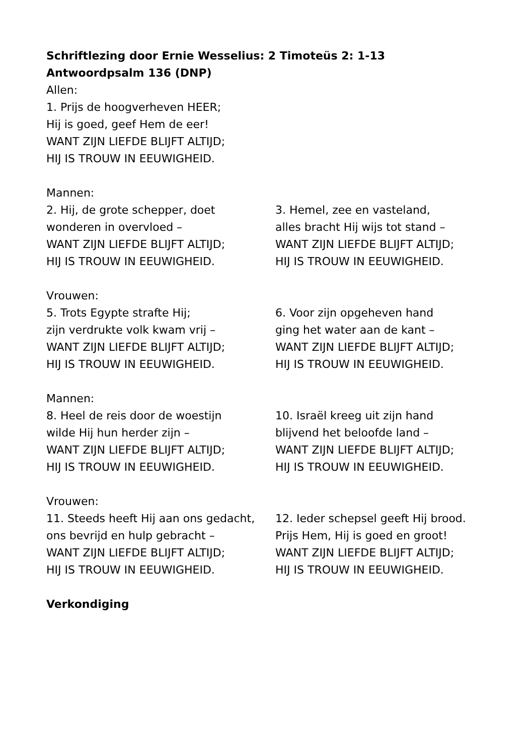Schriftlezing door Ernie Wesselius: 2 Timoteüs 2: 1-13
Antwoordpsalm 136 (DNP)
Allen:
1. Prijs de hoogverheven HEER;
Hij is goed, geef Hem de eer!
WANT ZIJN LIEFDE BLIJFT ALTIJD;
HIJ IS TROUW IN EEUWIGHEID.
Mannen:
2. Hij, de grote schepper, doet
wonderen in overvloed –
WANT ZIJN LIEFDE BLIJFT ALTIJD;
HIJ IS TROUW IN EEUWIGHEID.
3. Hemel, zee en vasteland,
alles bracht Hij wijs tot stand –
WANT ZIJN LIEFDE BLIJFT ALTIJD;
HIJ IS TROUW IN EEUWIGHEID.
Vrouwen:
5. Trots Egypte strafte Hij;
zijn verdrukte volk kwam vrij –
WANT ZIJN LIEFDE BLIJFT ALTIJD;
HIJ IS TROUW IN EEUWIGHEID.
6. Voor zijn opgeheven hand
ging het water aan de kant –
WANT ZIJN LIEFDE BLIJFT ALTIJD;
HIJ IS TROUW IN EEUWIGHEID.
Mannen:
8. Heel de reis door de woestijn
wilde Hij hun herder zijn –
WANT ZIJN LIEFDE BLIJFT ALTIJD;
HIJ IS TROUW IN EEUWIGHEID.
10. Israël kreeg uit zijn hand
blijvend het beloofde land –
WANT ZIJN LIEFDE BLIJFT ALTIJD;
HIJ IS TROUW IN EEUWIGHEID.
Vrouwen:
11. Steeds heeft Hij aan ons gedacht,
ons bevrijd en hulp gebracht –
WANT ZIJN LIEFDE BLIJFT ALTIJD;
HIJ IS TROUW IN EEUWIGHEID.
12. Ieder schepsel geeft Hij brood.
Prijs Hem, Hij is goed en groot!
WANT ZIJN LIEFDE BLIJFT ALTIJD;
HIJ IS TROUW IN EEUWIGHEID.
Verkondiging